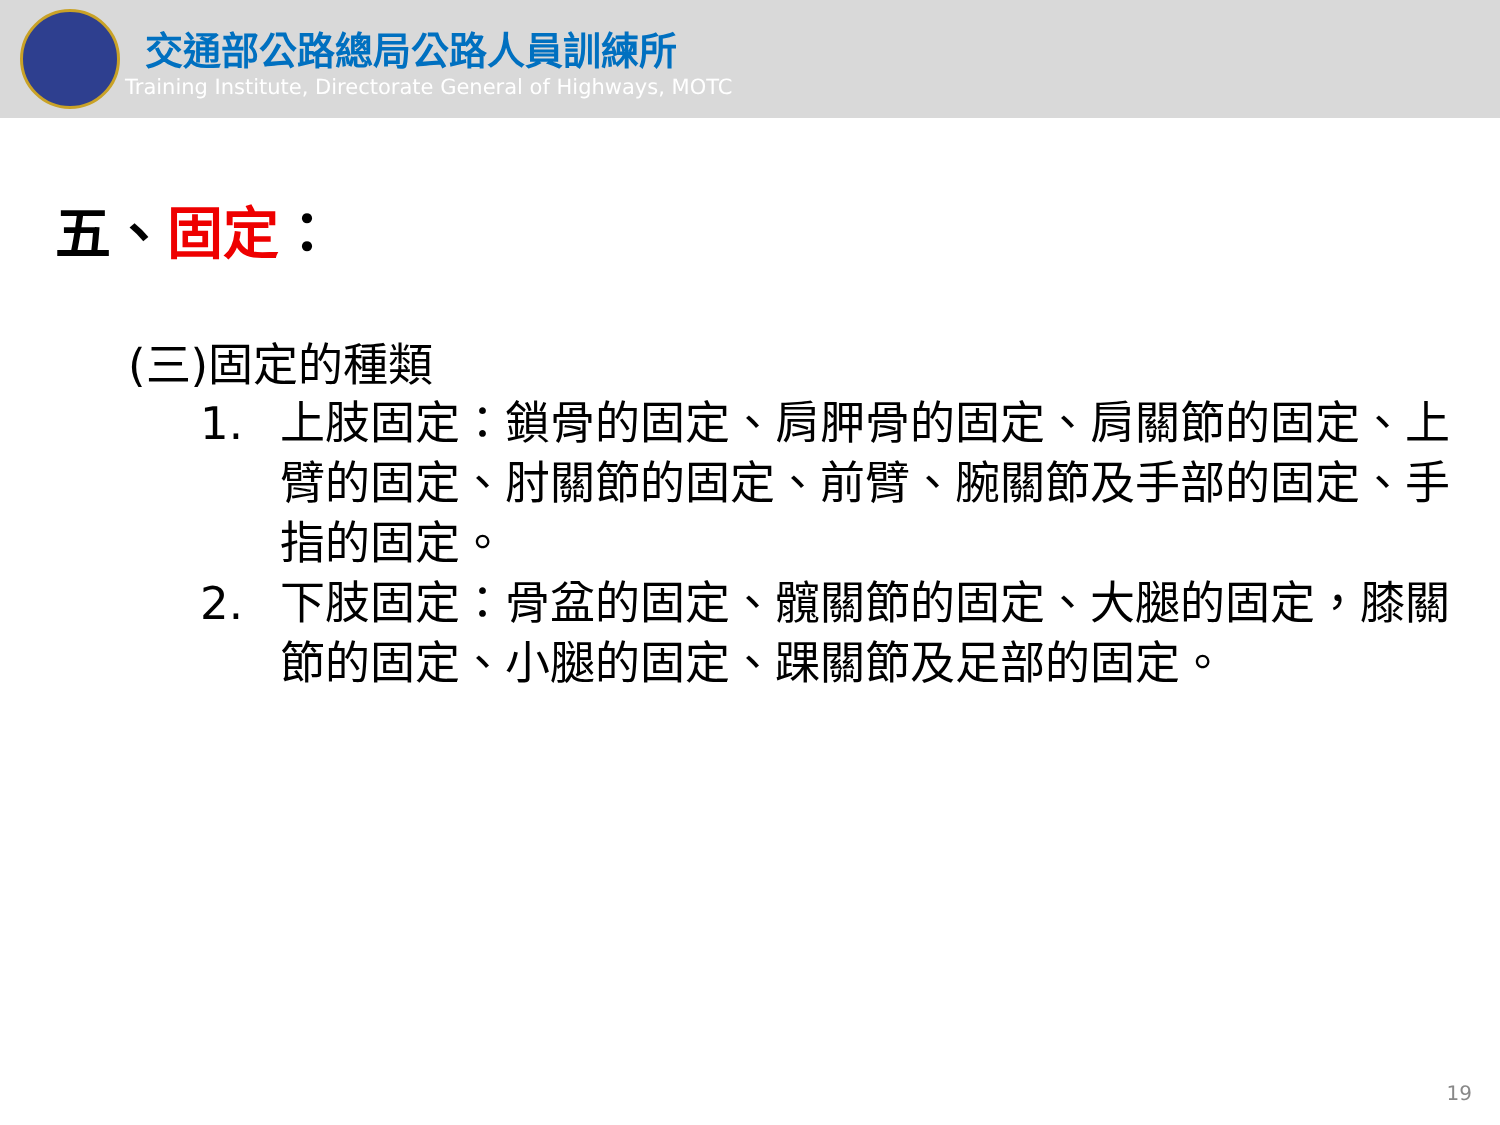交通部公路總局公路人員訓練所
Training Institute, Directorate General of Highways, MOTC
五、固定：
(三)固定的種類
1. 上肢固定：鎖骨的固定、肩胛骨的固定、肩關節的固定、上臂的固定、肘關節的固定、前臂、腕關節及手部的固定、手指的固定。
2. 下肢固定：骨盆的固定、髖關節的固定、大腿的固定，膝關節的固定、小腿的固定、踝關節及足部的固定。
19